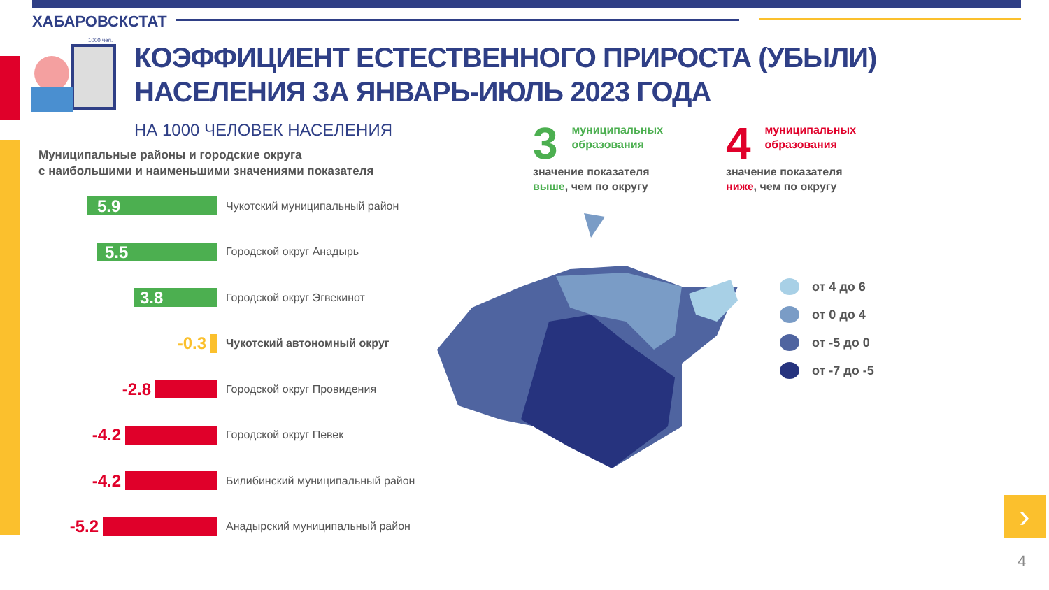ХАБАРОВСКСТАТ
1000 чел.
КОЭФФИЦИЕНТ ЕСТЕСТВЕННОГО ПРИРОСТА (УБЫЛИ)
НАСЕЛЕНИЯ ЗА ЯНВАРЬ-ИЮЛЬ 2023 ГОДА
НА 1000 ЧЕЛОВЕК НАСЕЛЕНИЯ
Муниципальные районы и городские округа
с наибольшими и наименьшими значениями показателя
5.9
Чукотский муниципальный район
5.5
Городской округ Анадырь
3.8
Городской округ Эгвекинот
-0.3
Чукотский автономный округ
-2.8
Городской округ Провидения
-4.2
Городской округ Певек
-4.2
Билибинский муниципальный район
-5.2
Анадырский муниципальный район
3 муниципальных
образования
значение показателя
выше, чем по округу
4 муниципальных
образования
значение показателя
ниже, чем по округу
от 4 до 6
от 0 до 4
от -5 до 0
от -7 до -5
›
4